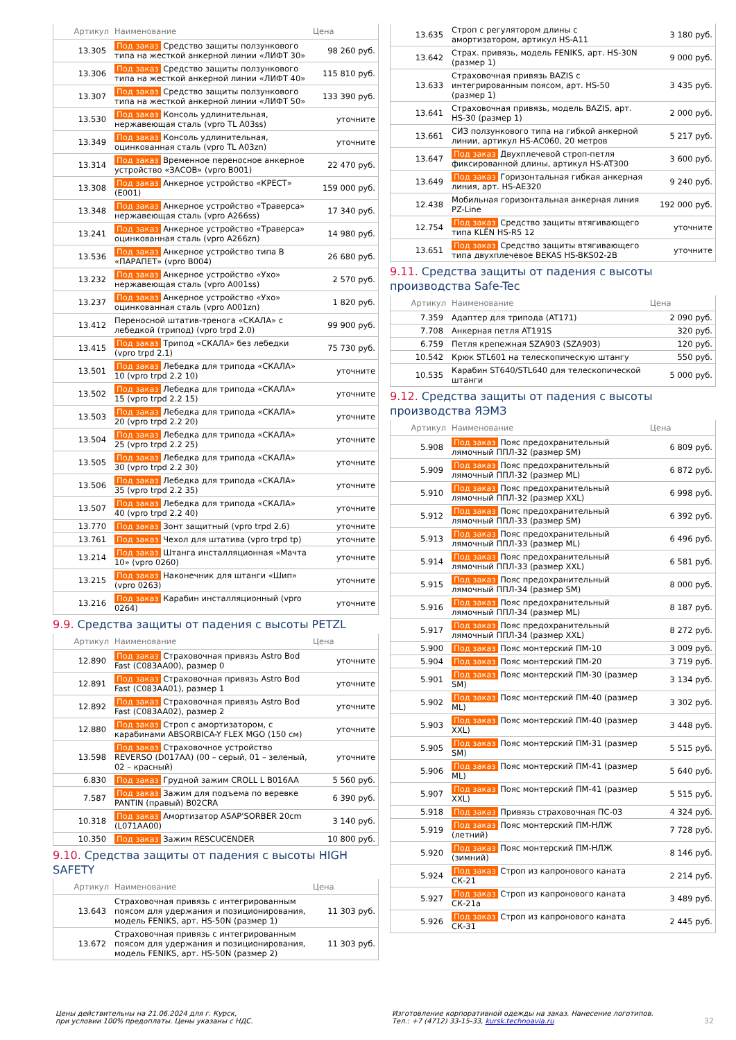| Артикул | Наименование | Цена |
| --- | --- | --- |
| 13.305 | Под заказ Средство защиты ползункового типа на жесткой анкерной линии «ЛИФТ 30» | 98 260 руб. |
| 13.306 | Под заказ Средство защиты ползункового типа на жесткой анкерной линии «ЛИФТ 40» | 115 810 руб. |
| 13.307 | Под заказ Средство защиты ползункового типа на жесткой анкерной линии «ЛИФТ 50» | 133 390 руб. |
| 13.530 | Под заказ Консоль удлинительная, нержавеющая сталь (vpro TL A03ss) | уточните |
| 13.349 | Под заказ Консоль удлинительная, оцинкованная сталь (vpro TL A03zn) | уточните |
| 13.314 | Под заказ Временное переносное анкерное устройство «ЗАСОВ» (vpro B001) | 22 470 руб. |
| 13.308 | Под заказ Анкерное устройство «КРЕСТ» (E001) | 159 000 руб. |
| 13.348 | Под заказ Анкерное устройство «Траверса» нержавеющая сталь (vpro A266ss) | 17 340 руб. |
| 13.241 | Под заказ Анкерное устройство «Траверса» оцинкованная сталь (vpro A266zn) | 14 980 руб. |
| 13.536 | Под заказ Анкерное устройство типа B «ПАРАПЕТ» (vpro B004) | 26 680 руб. |
| 13.232 | Под заказ Анкерное устройство «Ухо» нержавеющая сталь (vpro A001ss) | 2 570 руб. |
| 13.237 | Под заказ Анкерное устройство «Ухо» оцинкованная сталь (vpro A001zn) | 1 820 руб. |
| 13.412 | Переносной штатив-тренога «СКАЛА» с лебедкой (трипод) (vpro trpd 2.0) | 99 900 руб. |
| 13.415 | Под заказ Трипод «СКАЛА» без лебедки (vpro trpd 2.1) | 75 730 руб. |
| 13.501 | Под заказ Лебедка для трипода «СКАЛА» 10 (vpro trpd 2.2 10) | уточните |
| 13.502 | Под заказ Лебедка для трипода «СКАЛА» 15 (vpro trpd 2.2 15) | уточните |
| 13.503 | Под заказ Лебедка для трипода «СКАЛА» 20 (vpro trpd 2.2 20) | уточните |
| 13.504 | Под заказ Лебедка для трипода «СКАЛА» 25 (vpro trpd 2.2 25) | уточните |
| 13.505 | Под заказ Лебедка для трипода «СКАЛА» 30 (vpro trpd 2.2 30) | уточните |
| 13.506 | Под заказ Лебедка для трипода «СКАЛА» 35 (vpro trpd 2.2 35) | уточните |
| 13.507 | Под заказ Лебедка для трипода «СКАЛА» 40 (vpro trpd 2.2 40) | уточните |
| 13.770 | Под заказ Зонт защитный (vpro trpd 2.6) | уточните |
| 13.761 | Под заказ Чехол для штатива (vpro trpd tp) | уточните |
| 13.214 | Под заказ Штанга инсталляционная «Мачта 10» (vpro 0260) | уточните |
| 13.215 | Под заказ Наконечник для штанги «Шип» (vpro 0263) | уточните |
| 13.216 | Под заказ Карабин инсталляционный (vpro 0264) | уточните |
9.9. Средства защиты от падения с высоты PETZL
| Артикул | Наименование | Цена |
| --- | --- | --- |
| 12.890 | Под заказ Страховочная привязь Astro Bod Fast (C083AA00), размер 0 | уточните |
| 12.891 | Под заказ Страховочная привязь Astro Bod Fast (C083AA01), размер 1 | уточните |
| 12.892 | Под заказ Страховочная привязь Astro Bod Fast (C083AA02), размер 2 | уточните |
| 12.880 | Под заказ Строп с амортизатором, с карабинами ABSORBICA-Y FLEX MGO (150 см) | уточните |
| 13.598 | Под заказ Страховочное устройство REVERSO (D017AA) (00 – серый, 01 – зеленый, 02 – красный) | уточните |
| 6.830 | Под заказ Грудной зажим CROLL L B016AA | 5 560 руб. |
| 7.587 | Под заказ Зажим для подъема по веревке PANTIN (правый) B02CRA | 6 390 руб. |
| 10.318 | Под заказ Амортизатор ASAP'SORBER 20cm (L071AA00) | 3 140 руб. |
| 10.350 | Под заказ Зажим RESCUCENDER | 10 800 руб. |
9.10. Средства защиты от падения с высоты HIGH SAFETY
| Артикул | Наименование | Цена |
| --- | --- | --- |
| 13.643 | Страховочная привязь с интегрированным поясом для удержания и позиционирования, модель FENIKS, арт. HS-50N (размер 1) | 11 303 руб. |
| 13.672 | Страховочная привязь с интегрированным поясом для удержания и позиционирования, модель FENIKS, арт. HS-50N (размер 2) | 11 303 руб. |
| 13.635 | Строп с регулятором длины с амортизатором, артикул HS-A11 | 3 180 руб. |
| 13.642 | Страх. привязь, модель FENIKS, арт. HS-30N (размер 1) | 9 000 руб. |
| 13.633 | Страховочная привязь BAZIS с интегрированным поясом, арт. HS-50 (размер 1) | 3 435 руб. |
| 13.641 | Страховочная привязь, модель BAZIS, арт. HS-30 (размер 1) | 2 000 руб. |
| 13.661 | СИЗ ползункового типа на гибкой анкерной линии, артикул HS-AC060, 20 метров | 5 217 руб. |
| 13.647 | Под заказ Двухплечевой строп-петля фиксированной длины, артикул HS-AT300 | 3 600 руб. |
| 13.649 | Под заказ Горизонтальная гибкая анкерная линия, арт. HS-AE320 | 9 240 руб. |
| 12.438 | Мобильная горизонтальная анкерная линия PZ-Line | 192 000 руб. |
| 12.754 | Под заказ Средство защиты втягивающего типа KLËN HS-R5 12 | уточните |
| 13.651 | Под заказ Средство защиты втягивающего типа двухплечевое BEKAS HS-BKS02-2B | уточните |
9.11. Средства защиты от падения с высоты производства Safe-Tec
| Артикул | Наименование | Цена |
| --- | --- | --- |
| 7.359 | Адаптер для трипода (AT171) | 2 090 руб. |
| 7.708 | Анкерная петля AT191S | 320 руб. |
| 6.759 | Петля крепежная SZA903 (SZA903) | 120 руб. |
| 10.542 | Крюк STL601 на телескопическую штангу | 550 руб. |
| 10.535 | Карабин ST640/STL640 для телескопической штанги | 5 000 руб. |
9.12. Средства защиты от падения с высоты производства ЯЭМЗ
| Артикул | Наименование | Цена |
| --- | --- | --- |
| 5.908 | Под заказ Пояс предохранительный лямочный ППЛ-32 (размер SM) | 6 809 руб. |
| 5.909 | Под заказ Пояс предохранительный лямочный ППЛ-32 (размер ML) | 6 872 руб. |
| 5.910 | Под заказ Пояс предохранительный лямочный ППЛ-32 (размер XXL) | 6 998 руб. |
| 5.912 | Под заказ Пояс предохранительный лямочный ППЛ-33 (размер SM) | 6 392 руб. |
| 5.913 | Под заказ Пояс предохранительный лямочный ППЛ-33 (размер ML) | 6 496 руб. |
| 5.914 | Под заказ Пояс предохранительный лямочный ППЛ-33 (размер XXL) | 6 581 руб. |
| 5.915 | Под заказ Пояс предохранительный лямочный ППЛ-34 (размер SM) | 8 000 руб. |
| 5.916 | Под заказ Пояс предохранительный лямочный ППЛ-34 (размер ML) | 8 187 руб. |
| 5.917 | Под заказ Пояс предохранительный лямочный ППЛ-34 (размер XXL) | 8 272 руб. |
| 5.900 | Под заказ Пояс монтерский ПМ-10 | 3 009 руб. |
| 5.904 | Под заказ Пояс монтерский ПМ-20 | 3 719 руб. |
| 5.901 | Под заказ Пояс монтерский ПМ-30 (размер SM) | 3 134 руб. |
| 5.902 | Под заказ Пояс монтерский ПМ-40 (размер ML) | 3 302 руб. |
| 5.903 | Под заказ Пояс монтерский ПМ-40 (размер XXL) | 3 448 руб. |
| 5.905 | Под заказ Пояс монтерский ПМ-31 (размер SM) | 5 515 руб. |
| 5.906 | Под заказ Пояс монтерский ПМ-41 (размер ML) | 5 640 руб. |
| 5.907 | Под заказ Пояс монтерский ПМ-41 (размер XXL) | 5 515 руб. |
| 5.918 | Под заказ Привязь страховочная ПС-03 | 4 324 руб. |
| 5.919 | Под заказ Пояс монтерский ПМ-НЛЖ (летний) | 7 728 руб. |
| 5.920 | Под заказ Пояс монтерский ПМ-НЛЖ (зимний) | 8 146 руб. |
| 5.924 | Под заказ Строп из капронового каната СК-21 | 2 214 руб. |
| 5.927 | Под заказ Строп из капронового каната СК-21а | 3 489 руб. |
| 5.926 | Под заказ Строп из капронового каната СК-31 | 2 445 руб. |
Цены действительны на 21.06.2024 для г. Курск,
при условии 100% предоплаты. Цены указаны с НДС.
Изготовление корпоративной одежды на заказ. Нанесение логотипов.
Тел.: +7 (4712) 33-15-33, kursk.technoavia.ru
32